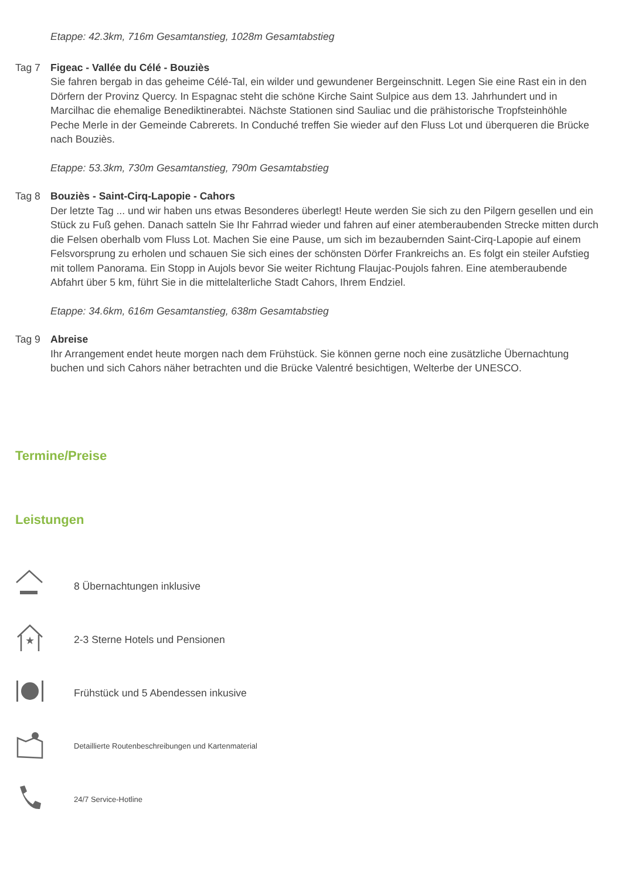Etappe: 42.3km, 716m Gesamtanstieg, 1028m Gesamtabstieg
Tag 7 Figeac - Vallée du Célé - Bouziès
Sie fahren bergab in das geheime Célé-Tal, ein wilder und gewundener Bergeinschnitt. Legen Sie eine Rast ein in den Dörfern der Provinz Quercy. In Espagnac steht die schöne Kirche Saint Sulpice aus dem 13. Jahrhundert und in Marcilhac die ehemalige Benediktinerabtei. Nächste Stationen sind Sauliac und die prähistorische Tropfsteinhöhle Peche Merle in der Gemeinde Cabrerets. In Conduché treffen Sie wieder auf den Fluss Lot und überqueren die Brücke nach Bouziès.
Etappe: 53.3km, 730m Gesamtanstieg, 790m Gesamtabstieg
Tag 8 Bouziès - Saint-Cirq-Lapopie - Cahors
Der letzte Tag ... und wir haben uns etwas Besonderes überlegt! Heute werden Sie sich zu den Pilgern gesellen und ein Stück zu Fuß gehen. Danach satteln Sie Ihr Fahrrad wieder und fahren auf einer atemberaubenden Strecke mitten durch die Felsen oberhalb vom Fluss Lot. Machen Sie eine Pause, um sich im bezaubernden Saint-Cirq-Lapopie auf einem Felsvorsprung zu erholen und schauen Sie sich eines der schönsten Dörfer Frankreichs an. Es folgt ein steiler Aufstieg mit tollem Panorama. Ein Stopp in Aujols bevor Sie weiter Richtung Flaujac-Poujols fahren. Eine atemberaubende Abfahrt über 5 km, führt Sie in die mittelalterliche Stadt Cahors, Ihrem Endziel.
Etappe: 34.6km, 616m Gesamtanstieg, 638m Gesamtabstieg
Tag 9 Abreise
Ihr Arrangement endet heute morgen nach dem Frühstück. Sie können gerne noch eine zusätzliche Übernachtung buchen und sich Cahors näher betrachten und die Brücke Valentré besichtigen, Welterbe der UNESCO.
Termine/Preise
Leistungen
8 Übernachtungen inklusive
★
2-3 Sterne Hotels und Pensionen
Frühstück und 5 Abendessen inkusive
Detaillierte Routenbeschreibungen und Kartenmaterial
24/7 Service-Hotline